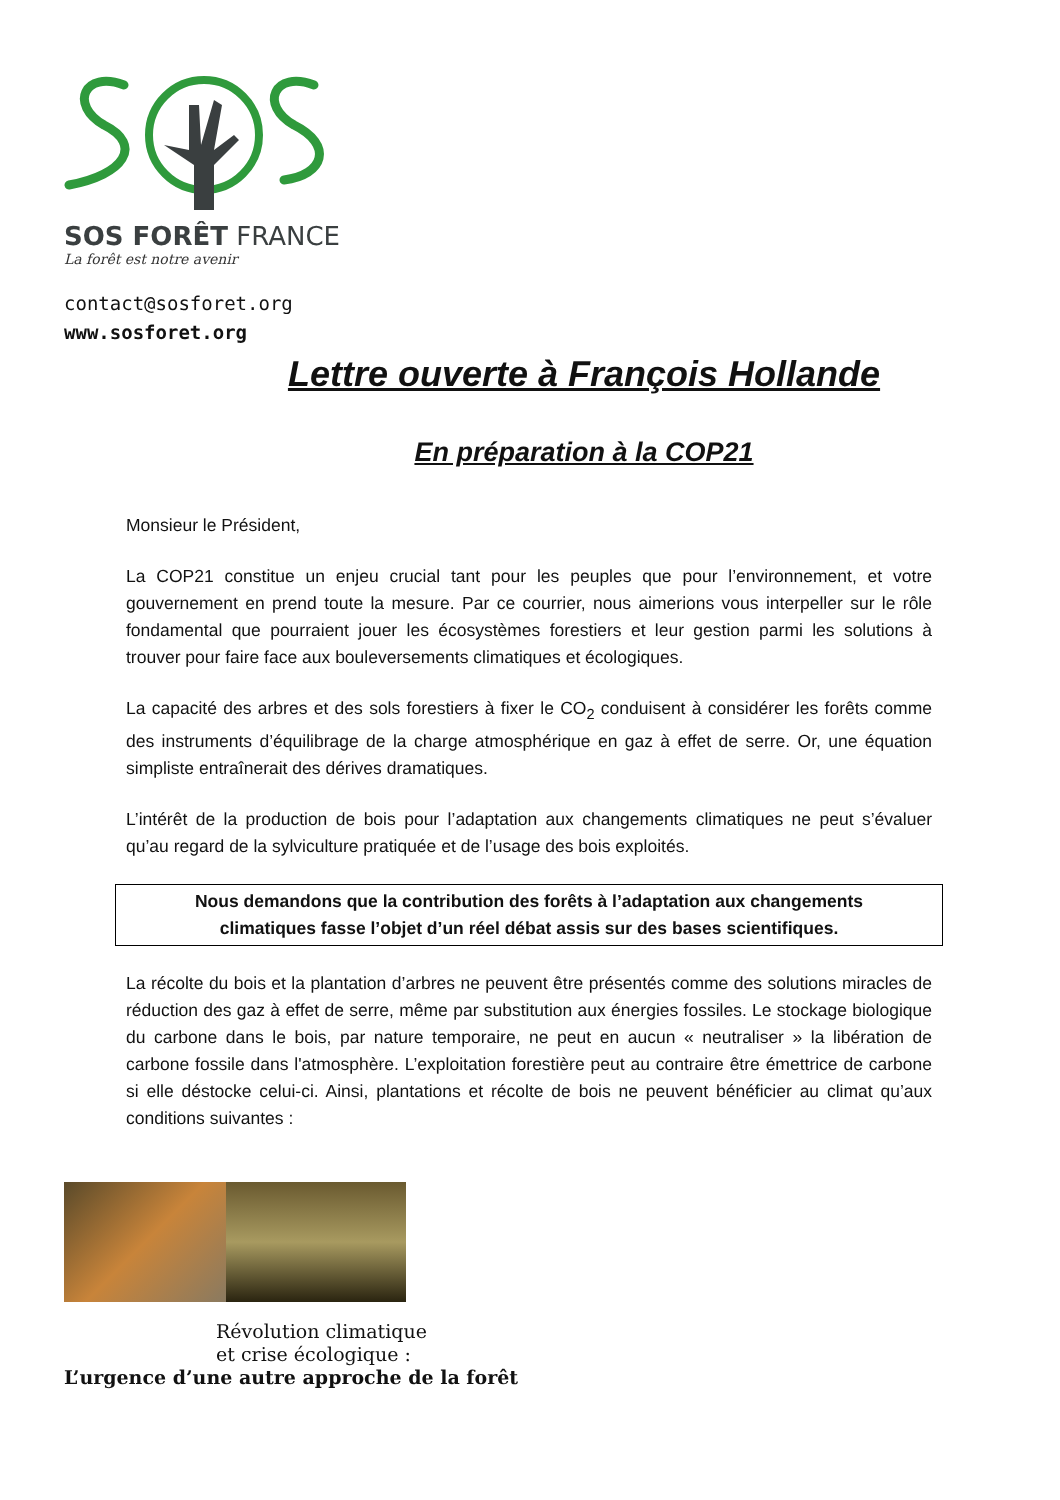SOS FORÊT FRANCE
La forêt est notre avenir
contact@sosforet.org
www.sosforet.org
Lettre ouverte à François Hollande
En préparation à la COP21
Monsieur le Président,
La COP21 constitue un enjeu crucial tant pour les peuples que pour l’environnement, et votre gouvernement en prend toute la mesure. Par ce courrier, nous aimerions vous interpeller sur le rôle fondamental que pourraient jouer les écosystèmes forestiers et leur gestion parmi les solutions à trouver pour faire face aux bouleversements climatiques et écologiques.
La capacité des arbres et des sols forestiers à fixer le CO<sub>2</sub> conduisent à considérer les forêts comme des instruments d’équilibrage de la charge atmosphérique en gaz à effet de serre. Or, une équation simpliste entraînerait des dérives dramatiques.
L’intérêt de la production de bois pour l’adaptation aux changements climatiques ne peut s’évaluer qu’au regard de la sylviculture pratiquée et de l’usage des bois exploités.
Nous demandons que la contribution des forêts à l’adaptation aux changements
climatiques fasse l’objet d’un réel débat assis sur des bases scientifiques.
La récolte du bois et la plantation d’arbres ne peuvent être présentés comme des solutions miracles de réduction des gaz à effet de serre, même par substitution aux énergies fossiles. Le stockage biologique du carbone dans le bois, par nature temporaire, ne peut en aucun « neutraliser » la libération de carbone fossile dans l'atmosphère. L’exploitation forestière peut au contraire être émettrice de carbone si elle déstocke celui-ci. Ainsi, plantations et récolte de bois ne peuvent bénéficier au climat qu’aux conditions suivantes :
Révolution climatique
et crise écologique :
L’urgence d’une autre approche de la forêt